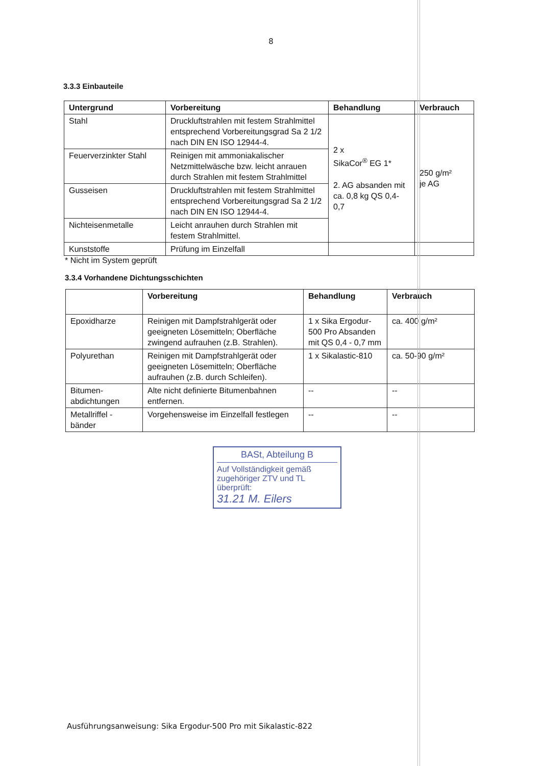8
3.3.3 Einbauteile
| Untergrund | Vorbereitung | Behandlung | Verbrauch |
| --- | --- | --- | --- |
| Stahl | Druckluftstrahlen mit festem Strahlmittel entsprechend Vorbereitungsgrad Sa 2 1/2 nach DIN EN ISO 12944-4. | 2 x SikaCor<sup>®</sup> EG 1* 2. AG absanden mit ca. 0,8 kg QS 0,4-0,7 | 250 g/m² je AG |
| Feuerverzinkter Stahl | Reinigen mit ammoniakalischer Netzmittelwäsche bzw. leicht anrauen durch Strahlen mit festem Strahlmittel | | |
| Gusseisen | Druckluftstrahlen mit festem Strahlmittel entsprechend Vorbereitungsgrad Sa 2 1/2 nach DIN EN ISO 12944-4. | | |
| Nichteisenmetalle | Leicht anrauhen durch Strahlen mit festem Strahlmittel. | | |
| Kunststoffe | Prüfung im Einzelfall | | |
* Nicht im System geprüft
3.3.4 Vorhandene Dichtungsschichten
| | Vorbereitung | Behandlung | Verbrauch |
| --- | --- | --- | --- |
| Epoxidharze | Reinigen mit Dampfstrahlgerät oder geeigneten Lösemitteln; Oberfläche zwingend aufrauhen (z.B. Strahlen). | 1 x Sika Ergodur-500 Pro Absanden mit QS 0,4 - 0,7 mm | ca. 400 g/m² |
| Polyurethan | Reinigen mit Dampfstrahlgerät oder geeigneten Lösemitteln; Oberfläche aufrauhen (z.B. durch Schleifen). | 1 x Sikalastic-810 | ca. 50-90 g/m² |
| Bitumen-abdichtungen | Alte nicht definierte Bitumenbahnen entfernen. | -- | -- |
| Metallriffel -bänder | Vorgehensweise im Einzelfall festlegen | -- | -- |
BASt, Abteilung B
Auf Vollständigkeit gemäß zugehöriger ZTV und TL überprüft:
31.21 M. Eilers
Ausführungsanweisung: Sika Ergodur-500 Pro mit Sikalastic-822